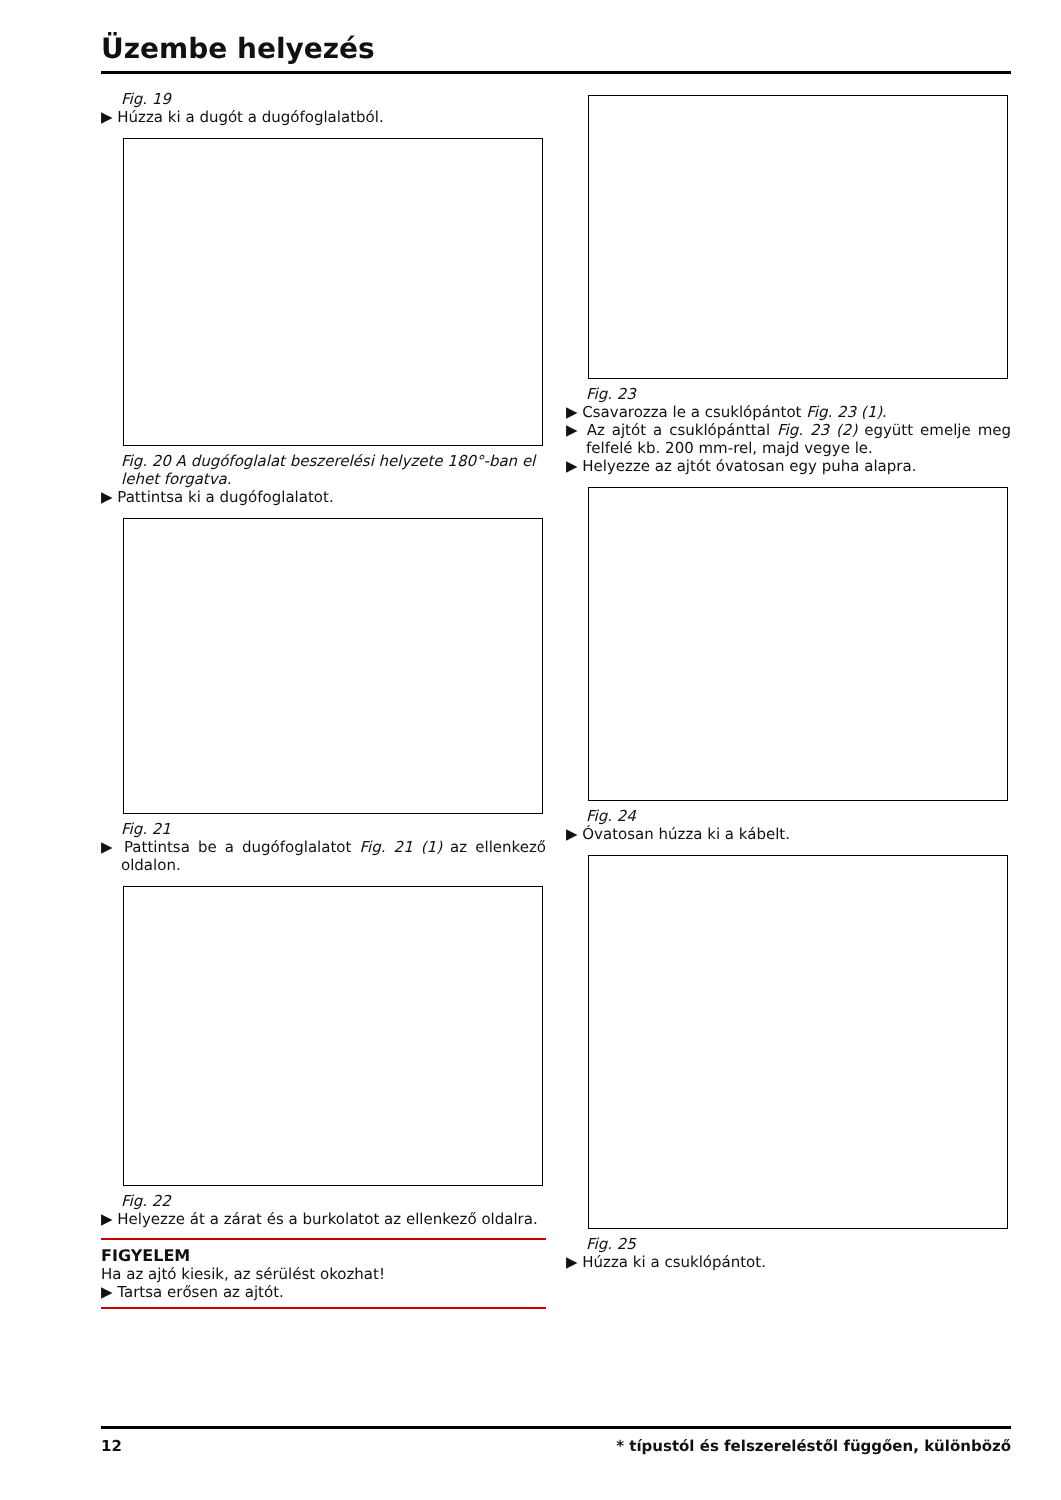Üzembe helyezés
Fig. 19
▶ Húzza ki a dugót a dugófoglalatból.
Fig. 20 A dugófoglalat beszerelési helyzete 180°-ban el lehet forgatva.
▶ Pattintsa ki a dugófoglalatot.
Fig. 21
▶ Pattintsa be a dugófoglalatot Fig. 21 (1) az ellenkező oldalon.
Fig. 22
▶ Helyezze át a zárat és a burkolatot az ellenkező oldalra.
FIGYELEM
Ha az ajtó kiesik, az sérülést okozhat!
▶ Tartsa erősen az ajtót.
Fig. 23
▶ Csavarozza le a csuklópántot Fig. 23 (1).
▶ Az ajtót a csuklópánttal Fig. 23 (2) együtt emelje meg felfelé kb. 200 mm-rel, majd vegye le.
▶ Helyezze az ajtót óvatosan egy puha alapra.
Fig. 24
▶ Óvatosan húzza ki a kábelt.
Fig. 25
▶ Húzza ki a csuklópántot.
12 * típustól és felszereléstől függően, különböző